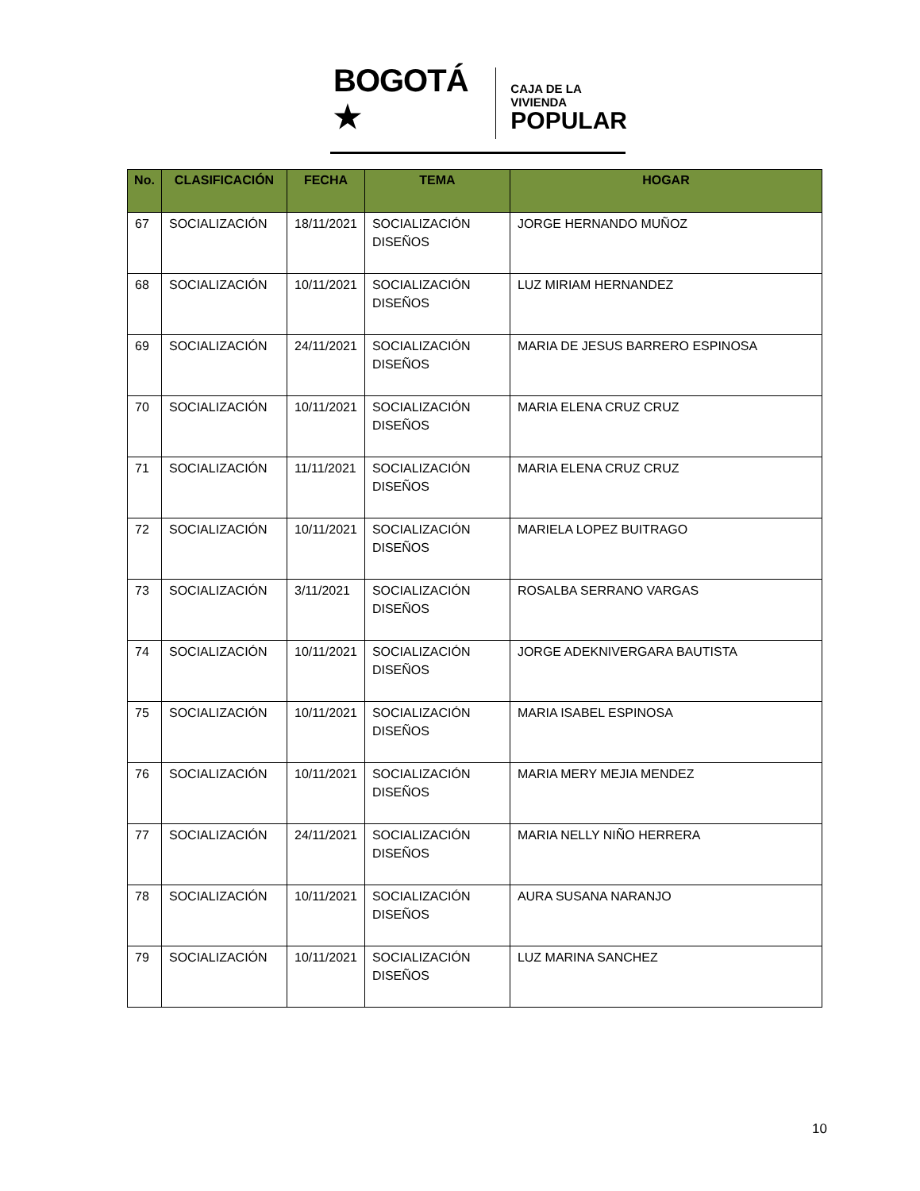BOGOTÁ ★
CAJA DE LA VIVIENDA
POPULAR
| No. | CLASIFICACIÓN | FECHA | TEMA | HOGAR |
| --- | --- | --- | --- | --- |
| 67 | SOCIALIZACIÓN | 18/11/2021 | SOCIALIZACIÓN DISEÑOS | JORGE HERNANDO MUÑOZ |
| 68 | SOCIALIZACIÓN | 10/11/2021 | SOCIALIZACIÓN DISEÑOS | LUZ MIRIAM HERNANDEZ |
| 69 | SOCIALIZACIÓN | 24/11/2021 | SOCIALIZACIÓN DISEÑOS | MARIA DE JESUS BARRERO ESPINOSA |
| 70 | SOCIALIZACIÓN | 10/11/2021 | SOCIALIZACIÓN DISEÑOS | MARIA ELENA CRUZ CRUZ |
| 71 | SOCIALIZACIÓN | 11/11/2021 | SOCIALIZACIÓN DISEÑOS | MARIA ELENA CRUZ CRUZ |
| 72 | SOCIALIZACIÓN | 10/11/2021 | SOCIALIZACIÓN DISEÑOS | MARIELA LOPEZ BUITRAGO |
| 73 | SOCIALIZACIÓN | 3/11/2021 | SOCIALIZACIÓN DISEÑOS | ROSALBA SERRANO VARGAS |
| 74 | SOCIALIZACIÓN | 10/11/2021 | SOCIALIZACIÓN DISEÑOS | JORGE ADEKNIVERGARA BAUTISTA |
| 75 | SOCIALIZACIÓN | 10/11/2021 | SOCIALIZACIÓN DISEÑOS | MARIA ISABEL ESPINOSA |
| 76 | SOCIALIZACIÓN | 10/11/2021 | SOCIALIZACIÓN DISEÑOS | MARIA MERY MEJIA MENDEZ |
| 77 | SOCIALIZACIÓN | 24/11/2021 | SOCIALIZACIÓN DISEÑOS | MARIA NELLY NIÑO HERRERA |
| 78 | SOCIALIZACIÓN | 10/11/2021 | SOCIALIZACIÓN DISEÑOS | AURA SUSANA NARANJO |
| 79 | SOCIALIZACIÓN | 10/11/2021 | SOCIALIZACIÓN DISEÑOS | LUZ MARINA SANCHEZ |
10